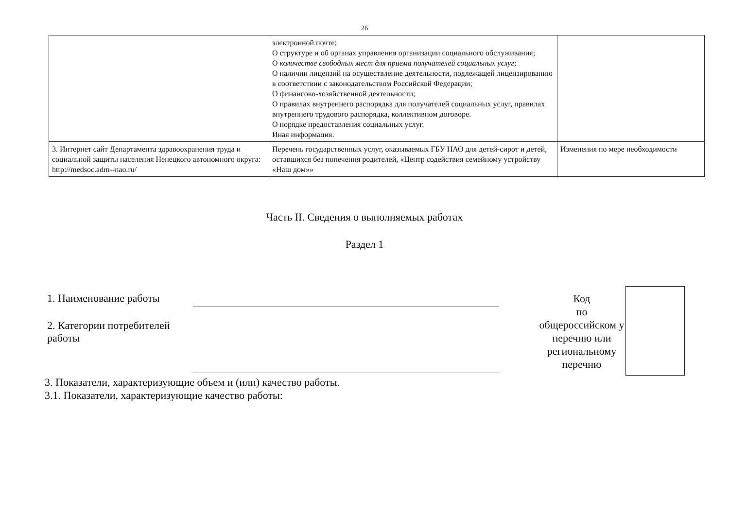26
| | электронной почте; О структуре и об органах управления организации социального обслуживания; О количестве свободных мест для приема получателей социальных услуг; О наличии лицензий на осуществление деятельности, подлежащей лицензированию в соответствии с законодательством Российской Федерации; О финансово-хозяйственной деятельности; О правилах внутреннего распорядка для получателей социальных услуг, правилах внутреннего трудового распорядка, коллективном договоре. О порядке предоставления социальных услуг. Иная информация. | |
| 3. Интернет сайт Департамента здравоохранения труда и социальной защиты населения Ненецкого автономного округа: http://medsoc.adm--nao.ru/ | Перечень государственных услуг, оказываемых ГБУ НАО для детей-сирот и детей, оставшихся без попечения родителей, «Центр содействия семейному устройству «Наш дом»» | Изменения по мере необходимости |
Часть II. Сведения о выполняемых работах
Раздел 1
1. Наименование работы
2. Категории потребителей работы
Код
по
общероссийском у перечню или региональному перечню
3. Показатели, характеризующие объем и (или) качество работы.
3.1. Показатели, характеризующие качество работы: